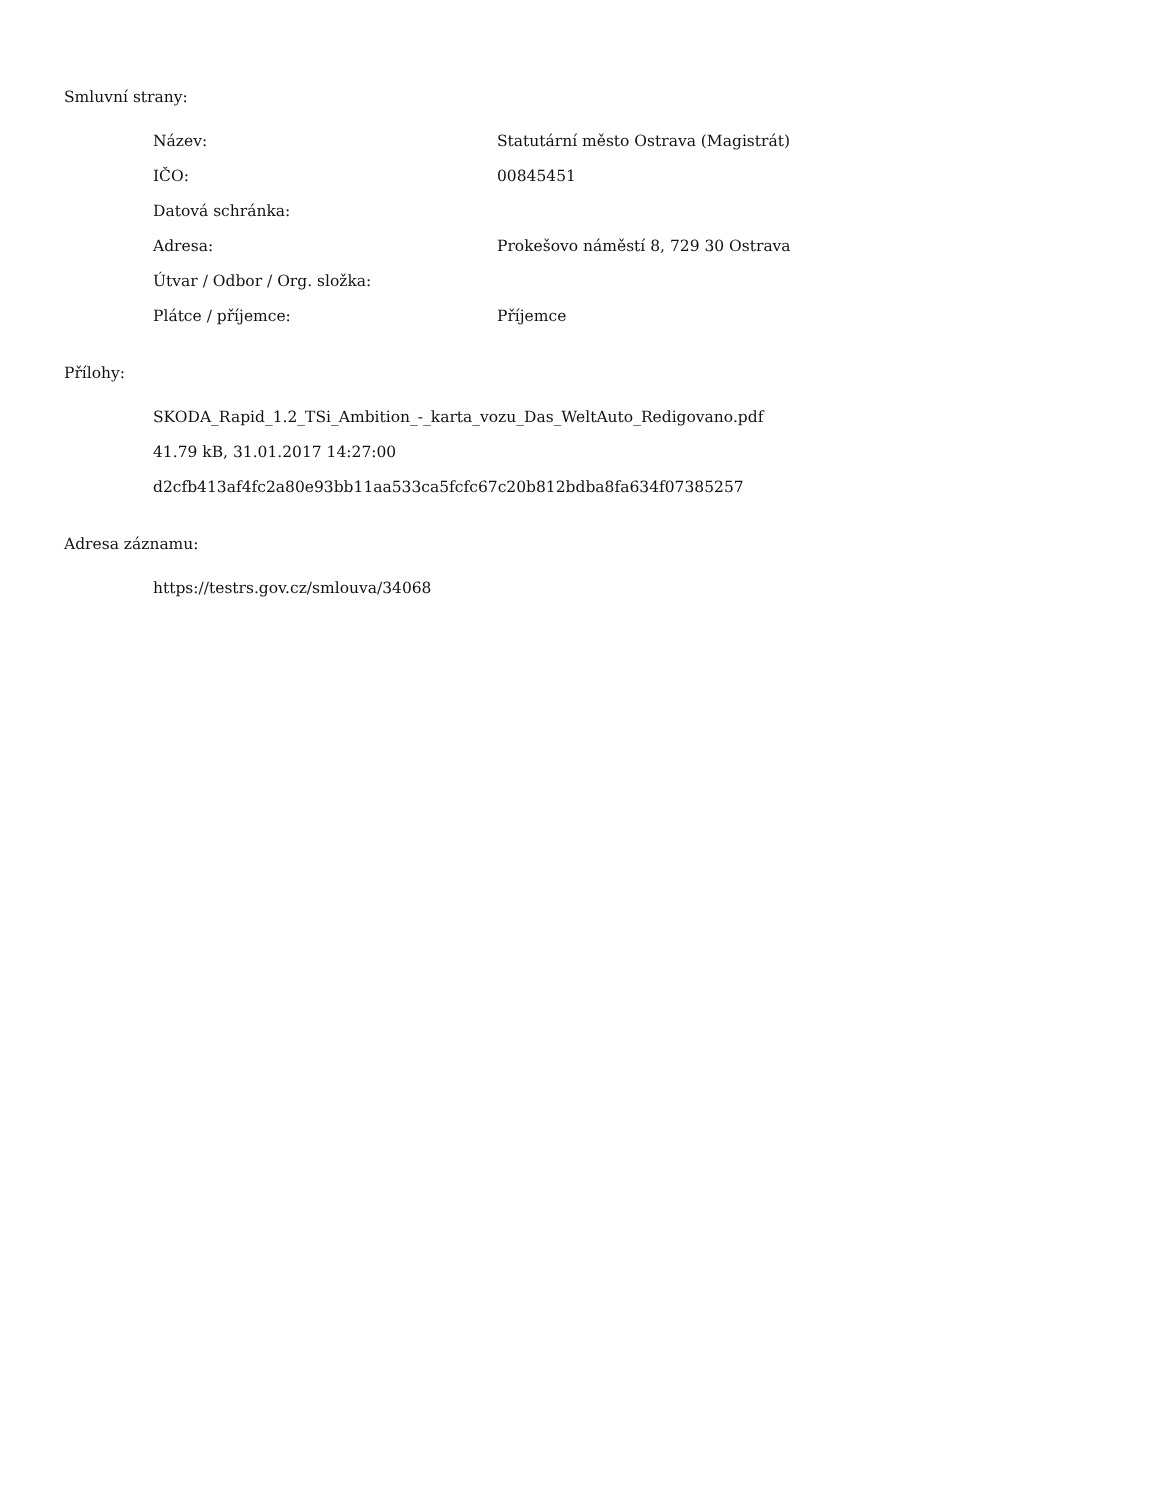Smluvní strany:
| Název: | Statutární město Ostrava (Magistrát) |
| IČO: | 00845451 |
| Datová schránka: | |
| Adresa: | Prokešovo náměstí 8, 729 30 Ostrava |
| Útvar / Odbor / Org. složka: | |
| Plátce / příjemce: | Příjemce |
Přílohy:
SKODA_Rapid_1.2_TSi_Ambition_-_karta_vozu_Das_WeltAuto_Redigovano.pdf
41.79 kB, 31.01.2017 14:27:00
d2cfb413af4fc2a80e93bb11aa533ca5fcfc67c20b812bdba8fa634f07385257
Adresa záznamu:
https://testrs.gov.cz/smlouva/34068